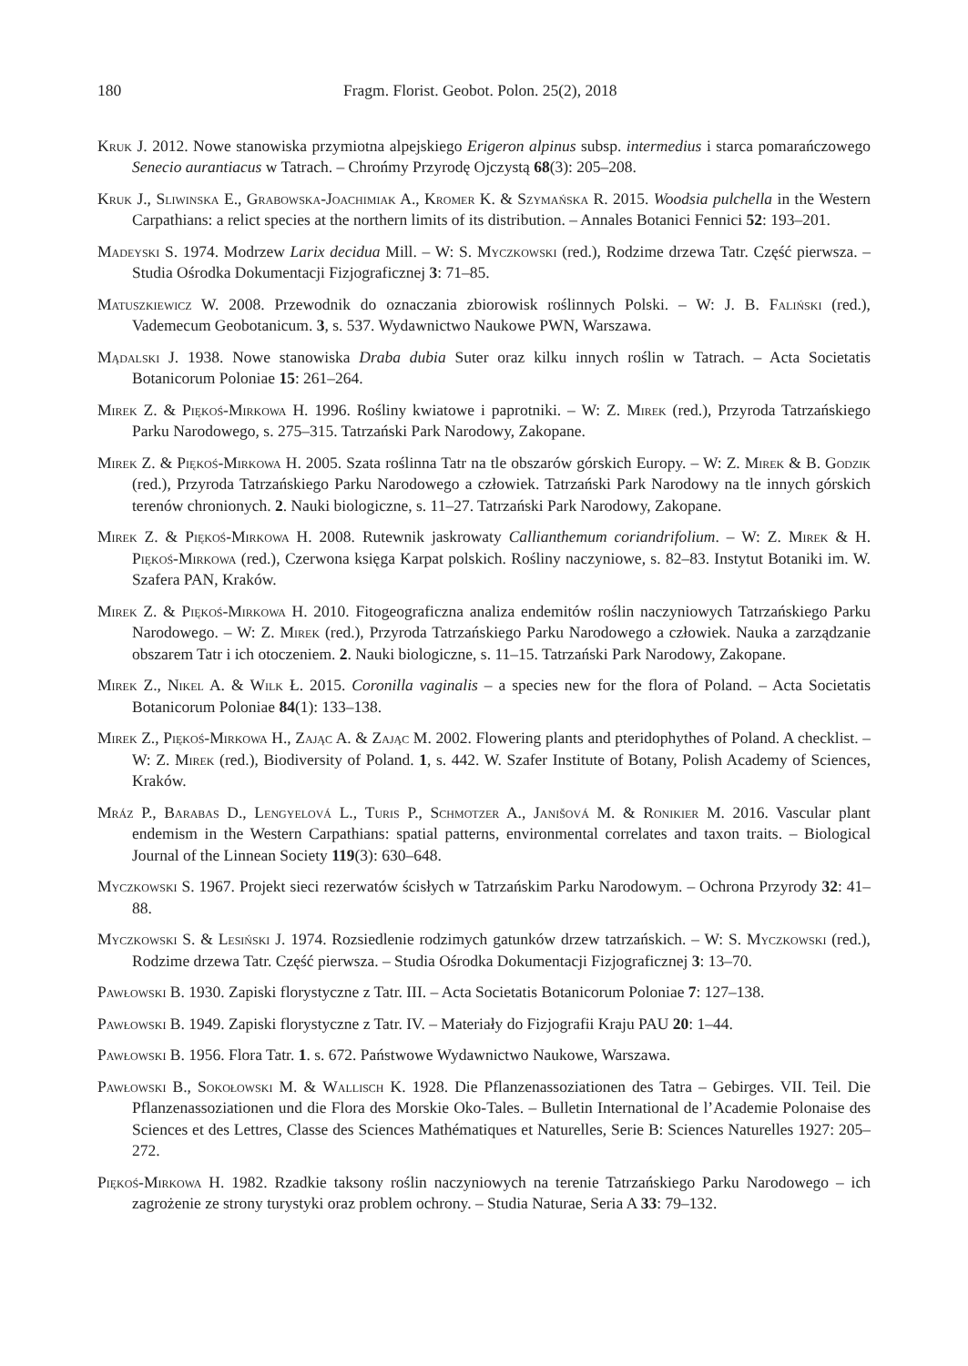180 Fragm. Florist. Geobot. Polon. 25(2), 2018
Kruk J. 2012. Nowe stanowiska przymiotna alpejskiego Erigeron alpinus subsp. intermedius i starca pomarańczowego Senecio aurantiacus w Tatrach. – Chrońmy Przyrodę Ojczystą 68(3): 205–208.
Kruk J., Sliwinska E., Grabowska-Joachimiak A., Kromer K. & Szymańska R. 2015. Woodsia pulchella in the Western Carpathians: a relict species at the northern limits of its distribution. – Annales Botanici Fennici 52: 193–201.
Madeyski S. 1974. Modrzew Larix decidua Mill. – W: S. Myczkowski (red.), Rodzime drzewa Tatr. Część pierwsza. – Studia Ośrodka Dokumentacji Fizjograficznej 3: 71–85.
Matuszkiewicz W. 2008. Przewodnik do oznaczania zbiorowisk roślinnych Polski. – W: J. B. Faliński (red.), Vademecum Geobotanicum. 3, s. 537. Wydawnictwo Naukowe PWN, Warszawa.
Mądalski J. 1938. Nowe stanowiska Draba dubia Suter oraz kilku innych roślin w Tatrach. – Acta Societatis Botanicorum Poloniae 15: 261–264.
Mirek Z. & Piękoś-Mirkowa H. 1996. Rośliny kwiatowe i paprotniki. – W: Z. Mirek (red.), Przyroda Tatrzańskiego Parku Narodowego, s. 275–315. Tatrzański Park Narodowy, Zakopane.
Mirek Z. & Piękoś-Mirkowa H. 2005. Szata roślinna Tatr na tle obszarów górskich Europy. – W: Z. Mirek & B. Godzik (red.), Przyroda Tatrzańskiego Parku Narodowego a człowiek. Tatrzański Park Narodowy na tle innych górskich terenów chronionych. 2. Nauki biologiczne, s. 11–27. Tatrzański Park Narodowy, Zakopane.
Mirek Z. & Piękoś-Mirkowa H. 2008. Rutewnik jaskrowaty Callianthemum coriandrifolium. – W: Z. Mirek & H. Piękoś-Mirkowa (red.), Czerwona księga Karpat polskich. Rośliny naczyniowe, s. 82–83. Instytut Botaniki im. W. Szafera PAN, Kraków.
Mirek Z. & Piękoś-Mirkowa H. 2010. Fitogeograficzna analiza endemitów roślin naczyniowych Tatrzańskiego Parku Narodowego. – W: Z. Mirek (red.), Przyroda Tatrzańskiego Parku Narodowego a człowiek. Nauka a zarządzanie obszarem Tatr i ich otoczeniem. 2. Nauki biologiczne, s. 11–15. Tatrzański Park Narodowy, Zakopane.
Mirek Z., Nikel A. & Wilk Ł. 2015. Coronilla vaginalis – a species new for the flora of Poland. – Acta Societatis Botanicorum Poloniae 84(1): 133–138.
Mirek Z., Piękoś-Mirkowa H., Zając A. & Zając M. 2002. Flowering plants and pteridophythes of Poland. A checklist. – W: Z. Mirek (red.), Biodiversity of Poland. 1, s. 442. W. Szafer Institute of Botany, Polish Academy of Sciences, Kraków.
Mráz P., Barabas D., Lengyelová L., Turis P., Schmotzer A., Janišová M. & Ronikier M. 2016. Vascular plant endemism in the Western Carpathians: spatial patterns, environmental correlates and taxon traits. – Biological Journal of the Linnean Society 119(3): 630–648.
Myczkowski S. 1967. Projekt sieci rezerwatów ścisłych w Tatrzańskim Parku Narodowym. – Ochrona Przyrody 32: 41–88.
Myczkowski S. & Lesiński J. 1974. Rozsiedlenie rodzimych gatunków drzew tatrzańskich. – W: S. Myczkowski (red.), Rodzime drzewa Tatr. Część pierwsza. – Studia Ośrodka Dokumentacji Fizjograficznej 3: 13–70.
Pawłowski B. 1930. Zapiski florystyczne z Tatr. III. – Acta Societatis Botanicorum Poloniae 7: 127–138.
Pawłowski B. 1949. Zapiski florystyczne z Tatr. IV. – Materiały do Fizjografii Kraju PAU 20: 1–44.
Pawłowski B. 1956. Flora Tatr. 1. s. 672. Państwowe Wydawnictwo Naukowe, Warszawa.
Pawłowski B., Sokołowski M. & Wallisch K. 1928. Die Pflanzenassoziationen des Tatra – Gebirges. VII. Teil. Die Pflanzenassoziationen und die Flora des Morskie Oko-Tales. – Bulletin International de l’Academie Polonaise des Sciences et des Lettres, Classe des Sciences Mathématiques et Naturelles, Serie B: Sciences Naturelles 1927: 205–272.
Piękoś-Mirkowa H. 1982. Rzadkie taksony roślin naczyniowych na terenie Tatrzańskiego Parku Narodowego – ich zagrożenie ze strony turystyki oraz problem ochrony. – Studia Naturae, Seria A 33: 79–132.